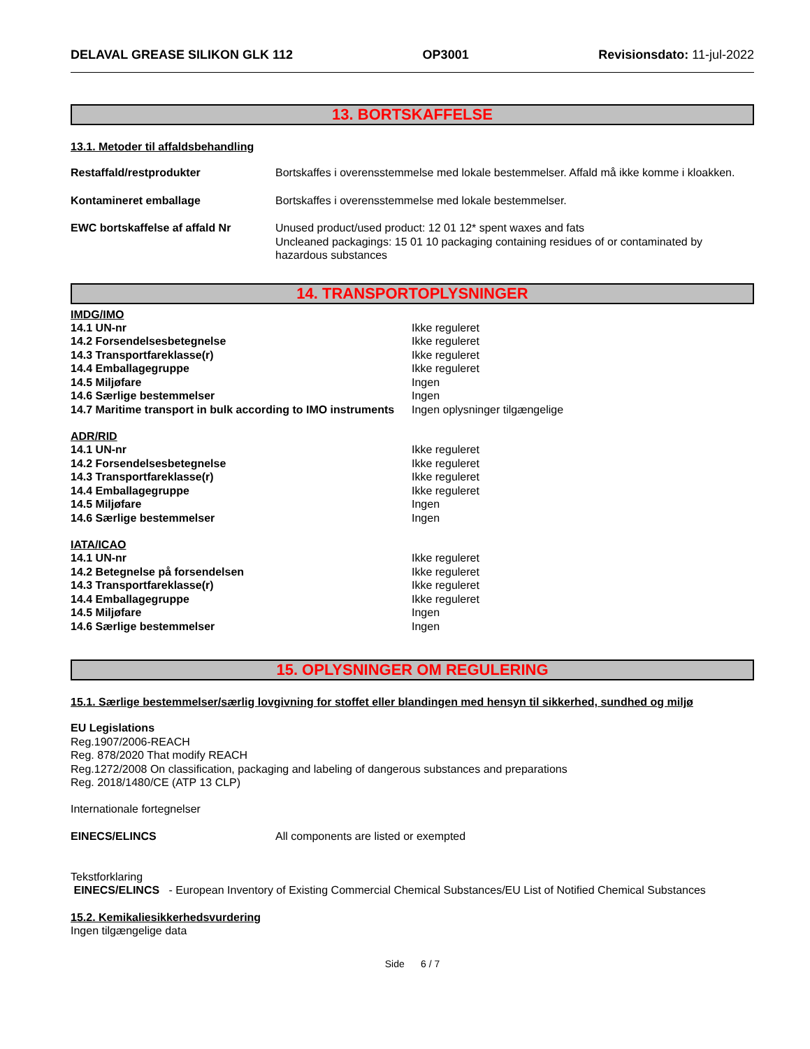DELAVAL GREASE SILIKON GLK 112 OP3001 Revisionsdato: 11-jul-2022
13. BORTSKAFFELSE
13.1. Metoder til affaldsbehandling
| Restaffald/restprodukter | Bortskaffes i overensstemmelse med lokale bestemmelser. Affald må ikke komme i kloakken. |
| Kontamineret emballage | Bortskaffes i overensstemmelse med lokale bestemmelser. |
| EWC bortskaffelse af affald Nr | Unused product/used product: 12 01 12* spent waxes and fats Uncleaned packagings: 15 01 10 packaging containing residues of or contaminated by hazardous substances |
14. TRANSPORTOPLYSNINGER
IMDG/IMO
| 14.1 UN-nr | Ikke reguleret |
| 14.2 Forsendelsesbetegnelse | Ikke reguleret |
| 14.3 Transportfareklasse(r) | Ikke reguleret |
| 14.4 Emballagegruppe | Ikke reguleret |
| 14.5 Miljøfare | Ingen |
| 14.6 Særlige bestemmelser | Ingen |
| 14.7 Maritime transport in bulk according to IMO instruments | Ingen oplysninger tilgængelige |
ADR/RID
| 14.1 UN-nr | Ikke reguleret |
| 14.2 Forsendelsesbetegnelse | Ikke reguleret |
| 14.3 Transportfareklasse(r) | Ikke reguleret |
| 14.4 Emballagegruppe | Ikke reguleret |
| 14.5 Miljøfare | Ingen |
| 14.6 Særlige bestemmelser | Ingen |
IATA/ICAO
| 14.1 UN-nr | Ikke reguleret |
| 14.2 Betegnelse på forsendelsen | Ikke reguleret |
| 14.3 Transportfareklasse(r) | Ikke reguleret |
| 14.4 Emballagegruppe | Ikke reguleret |
| 14.5 Miljøfare | Ingen |
| 14.6 Særlige bestemmelser | Ingen |
15. OPLYSNINGER OM REGULERING
15.1. Særlige bestemmelser/særlig lovgivning for stoffet eller blandingen med hensyn til sikkerhed, sundhed og miljø
EU Legislations
Reg.1907/2006-REACH
Reg. 878/2020 That modify REACH
Reg.1272/2008 On classification, packaging and labeling of dangerous substances and preparations
Reg. 2018/1480/CE (ATP 13 CLP)
Internationale fortegnelser
| EINECS/ELINCS | All components are listed or exempted |
Tekstforklaring
EINECS/ELINCS - European Inventory of Existing Commercial Chemical Substances/EU List of Notified Chemical Substances
15.2. Kemikaliesikkerhedsvurdering
Ingen tilgængelige data
Side 6 / 7